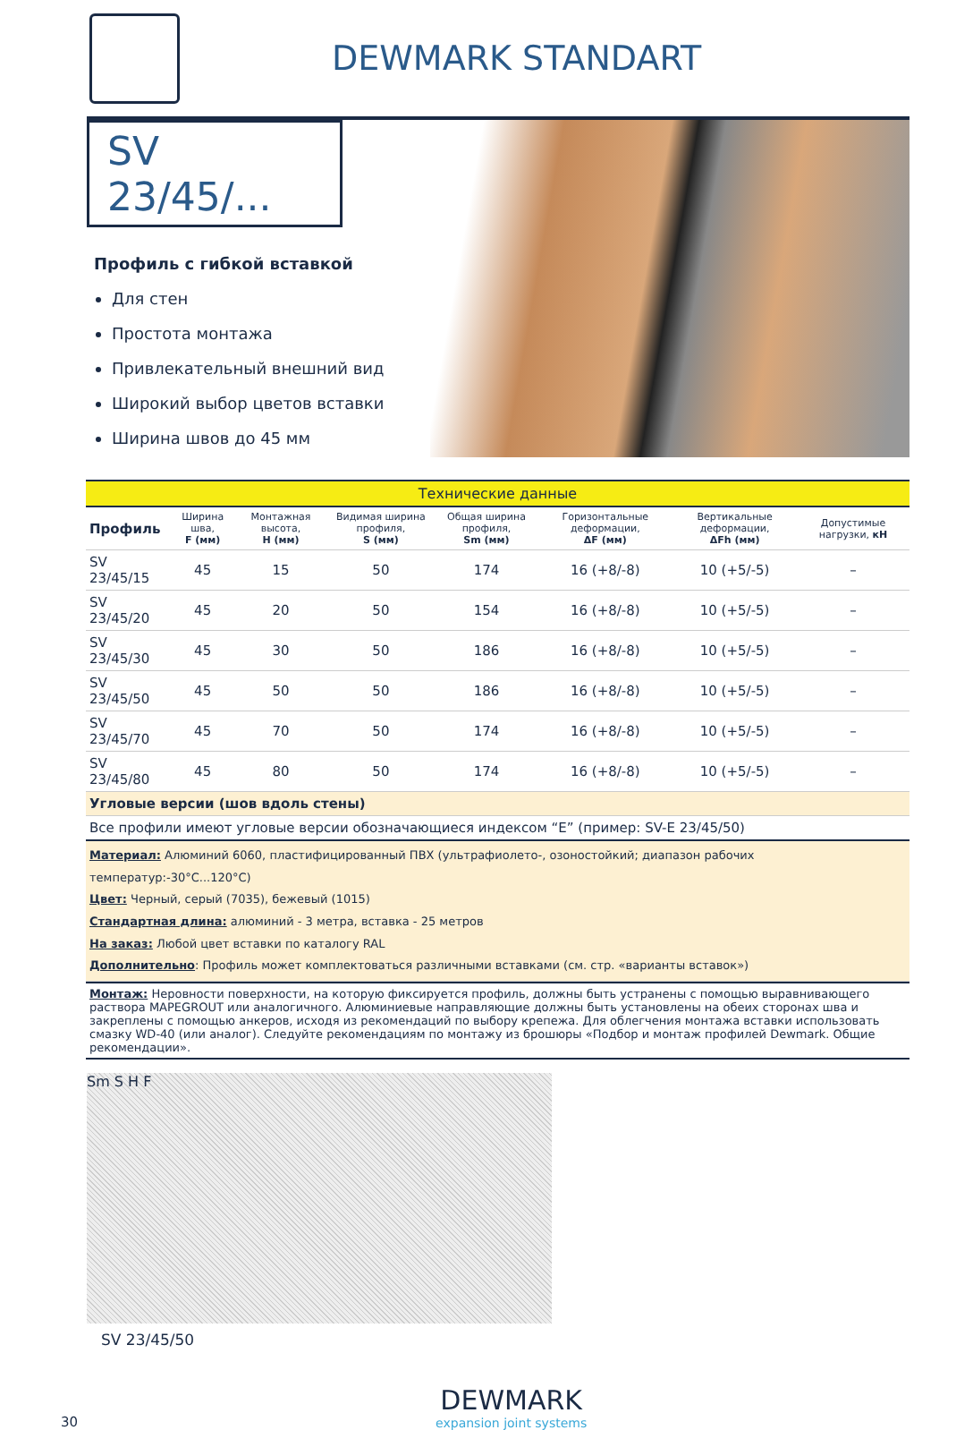DEWMARK STANDART
SV 23/45/...
Профиль с гибкой вставкой
Для стен
Простота монтажа
Привлекательный внешний вид
Широкий выбор цветов вставки
Ширина швов до 45 мм
| Технические данные | | | | | | | |
| Профиль | Ширина шва, F (мм) | Монтажная высота, H (мм) | Видимая ширина профиля, S (мм) | Общая ширина профиля, Sm (мм) | Горизонтальные деформации, ΔF (мм) | Вертикальные деформации, ΔFh (мм) | Допустимые нагрузки, кН |
| SV 23/45/15 | 45 | 15 | 50 | 174 | 16 (+8/-8) | 10 (+5/-5) | – |
| SV 23/45/20 | 45 | 20 | 50 | 154 | 16 (+8/-8) | 10 (+5/-5) | – |
| SV 23/45/30 | 45 | 30 | 50 | 186 | 16 (+8/-8) | 10 (+5/-5) | – |
| SV 23/45/50 | 45 | 50 | 50 | 186 | 16 (+8/-8) | 10 (+5/-5) | – |
| SV 23/45/70 | 45 | 70 | 50 | 174 | 16 (+8/-8) | 10 (+5/-5) | – |
| SV 23/45/80 | 45 | 80 | 50 | 174 | 16 (+8/-8) | 10 (+5/-5) | – |
| Угловые версии (шов вдоль стены) | | | | | | | |
| Все профили имеют угловые версии обозначающиеся индексом “E” (пример: SV-E 23/45/50) | | | | | | | |
| Материал: Алюминий 6060, пластифицированный ПВХ (ультрафиолето-, озоностойкий; диапазон рабочих температур:-30°С...120°С) Цвет: Черный, серый (7035), бежевый (1015) Стандартная длина: алюминий - 3 метра, вставка - 25 метров На заказ: Любой цвет вставки по каталогу RAL Дополнительно : Профиль может комплектоваться различными вставками (см. стр. «варианты вставок») | | | | | | | |
Монтаж: Неровности поверхности, на которую фиксируется профиль, должны быть устранены с помощью выравнивающего раствора MAPEGROUT или аналогичного. Алюминиевые направляющие должны быть установлены на обеих сторонах шва и закреплены с помощью анкеров, исходя из рекомендаций по выбору крепежа. Для облегчения монтажа вставки использовать смазку WD-40 (или аналог). Следуйте рекомендациям по монтажу из брошюры «Подбор и монтаж профилей Dewmark. Общие рекомендации».
Sm S H F
SV 23/45/50
30
DEWMARK
expansion joint systems